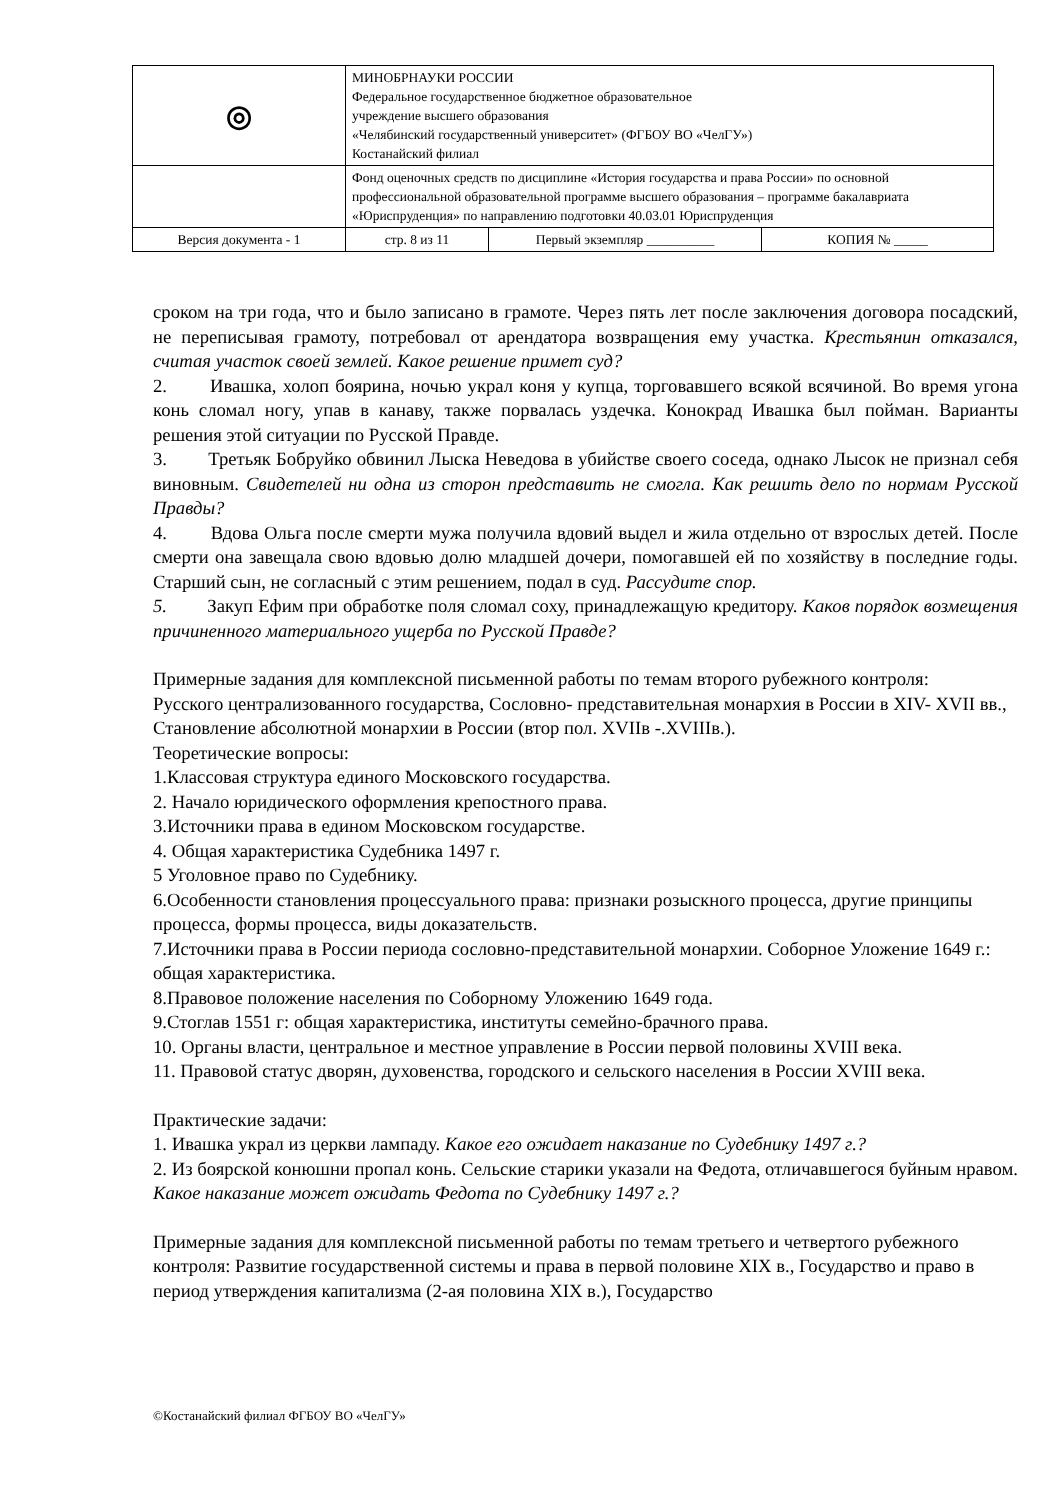| ◎ | МИНОБРНАУКИ РОССИИ Федеральное государственное бюджетное образовательное учреждение высшего образования «Челябинский государственный университет» (ФГБОУ ВО «ЧелГУ») Костанайский филиал | | |
| | Фонд оценочных средств по дисциплине «История государства и права России» по основной профессиональной образовательной программе высшего образования – программе бакалавриата «Юриспруденция» по направлению подготовки 40.03.01 Юриспруденция | | |
| Версия документа - 1 | стр. 8 из 11 | Первый экземпляр __________ | КОПИЯ № _____ |
сроком на три года, что и было записано в грамоте. Через пять лет после заключения договора посадский, не переписывая грамоту, потребовал от арендатора возвращения ему участка. Крестьянин отказался, считая участок своей землей. Какое решение примет суд?
2. Ивашка, холоп боярина, ночью украл коня у купца, торговавшего всякой всячиной. Во время угона конь сломал ногу, упав в канаву, также порвалась уздечка. Конокрад Ивашка был пойман. Варианты решения этой ситуации по Русской Правде.
3. Третьяк Бобруйко обвинил Лыска Неведова в убийстве своего соседа, однако Лысок не признал себя виновным. Свидетелей ни одна из сторон представить не смогла. Как решить дело по нормам Русской Правды?
4. Вдова Ольга после смерти мужа получила вдовий выдел и жила отдельно от взрослых детей. После смерти она завещала свою вдовью долю младшей дочери, помогавшей ей по хозяйству в последние годы. Старший сын, не согласный с этим решением, подал в суд. Рассудите спор.
5. Закуп Ефим при обработке поля сломал соху, принадлежащую кредитору. Каков порядок возмещения причиненного материального ущерба по Русской Правде?
Примерные задания для комплексной письменной работы по темам второго рубежного контроля:
Русского централизованного государства, Сословно- представительная монархия в России в XIV- XVII вв., Становление абсолютной монархии в России (втор пол. XVIIв -.XVIIIв.).
Теоретические вопросы:
1.Классовая структура единого Московского государства.
2. Начало юридического оформления крепостного права.
3.Источники права в едином Московском государстве.
4. Общая характеристика Судебника 1497 г.
5 Уголовное право по Судебнику.
6.Особенности становления процессуального права: признаки розыскного процесса, другие принципы процесса, формы процесса, виды доказательств.
7.Источники права в России периода сословно-представительной монархии. Соборное Уложение 1649 г.: общая характеристика.
8.Правовое положение населения по Соборному Уложению 1649 года.
9.Стоглав 1551 г: общая характеристика, институты семейно-брачного права.
10. Органы власти, центральное и местное управление в России первой половины XVIII века.
11. Правовой статус дворян, духовенства, городского и сельского населения в России XVIII века.
Практические задачи:
1. Ивашка украл из церкви лампаду. Какое его ожидает наказание по Судебнику 1497 г.?
2. Из боярской конюшни пропал конь. Сельские старики указали на Федота, отличавшегося буйным нравом. Какое наказание может ожидать Федота по Судебнику 1497 г.?
Примерные задания для комплексной письменной работы по темам третьего и четвертого рубежного контроля: Развитие государственной системы и права в первой половине XIX в., Государство и право в период утверждения капитализма (2-ая половина XIX в.), Государство
©Костанайский филиал ФГБОУ ВО «ЧелГУ»